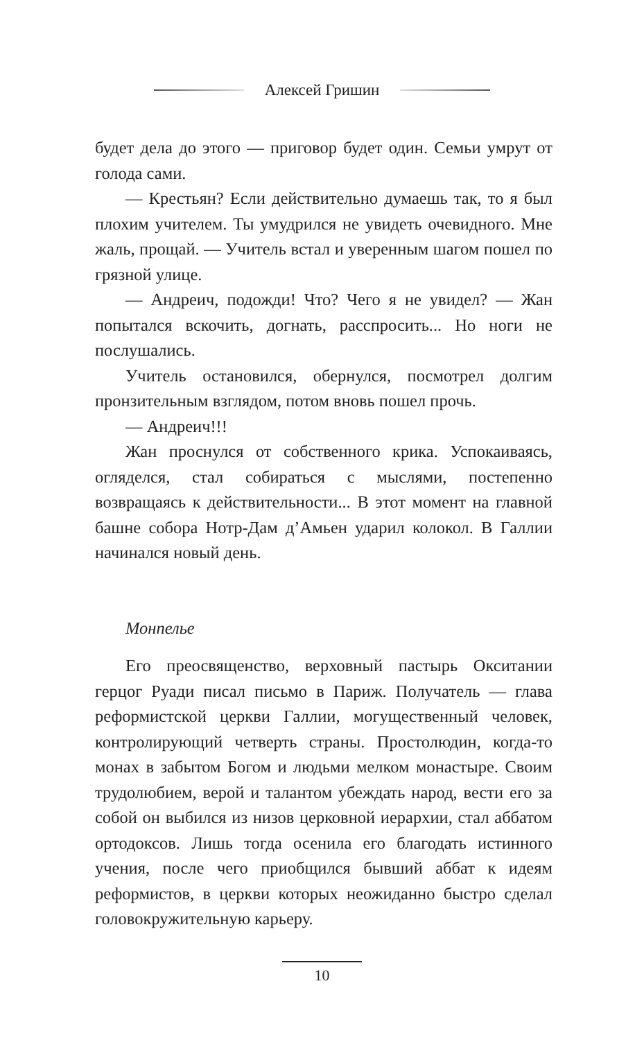Алексей Гришин
будет дела до этого — приговор будет один. Семьи умрут от голода сами.
— Крестьян? Если действительно думаешь так, то я был плохим учителем. Ты умудрился не увидеть очевидного. Мне жаль, прощай. — Учитель встал и уверенным шагом пошел по грязной улице.
— Андреич, подожди! Что? Чего я не увидел? — Жан попытался вскочить, догнать, расспросить... Но ноги не послушались.
Учитель остановился, обернулся, посмотрел долгим пронзительным взглядом, потом вновь пошел прочь.
— Андреич!!!
Жан проснулся от собственного крика. Успокаиваясь, огляделся, стал собираться с мыслями, постепенно возвращаясь к действительности... В этот момент на главной башне собора Нотр-Дам д’Амьен ударил колокол. В Галлии начинался новый день.
Монпелье
Его преосвященство, верховный пастырь Окситании герцог Руади писал письмо в Париж. Получатель — глава реформистской церкви Галлии, могущественный человек, контролирующий четверть страны. Простолюдин, когда-то монах в забытом Богом и людьми мелком монастыре. Своим трудолюбием, верой и талантом убеждать народ, вести его за собой он выбился из низов церковной иерархии, стал аббатом ортодоксов. Лишь тогда осенила его благодать истинного учения, после чего приобщился бывший аббат к идеям реформистов, в церкви которых неожиданно быстро сделал головокружительную карьеру.
10